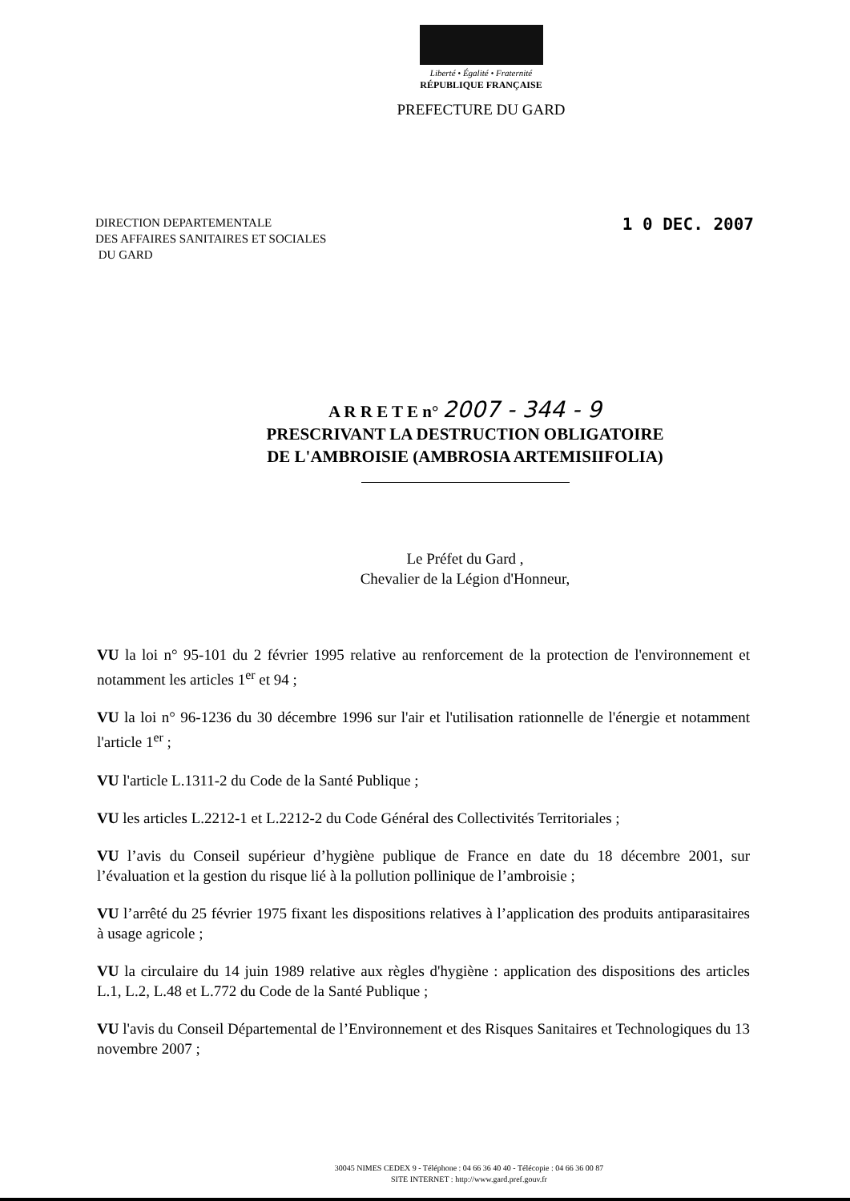Liberté • Égalité • Fraternité
RÉPUBLIQUE FRANÇAISE
PREFECTURE DU GARD
DIRECTION DEPARTEMENTALE
DES AFFAIRES SANITAIRES ET SOCIALES
DU GARD
1 0 DEC. 2007
A R R E T E n° 2007 - 344 - 9
PRESCRIVANT LA DESTRUCTION OBLIGATOIRE
DE L'AMBROISIE (AMBROSIA ARTEMISIIFOLIA)
Le Préfet du Gard ,
Chevalier de la Légion d'Honneur,
VU la loi n° 95-101 du 2 février 1995 relative au renforcement de la protection de l'environnement et notamment les articles 1<sup>er</sup> et 94 ;
VU la loi n° 96-1236 du 30 décembre 1996 sur l'air et l'utilisation rationnelle de l'énergie et notamment l'article 1<sup>er</sup> ;
VU l'article L.1311-2 du Code de la Santé Publique ;
VU les articles L.2212-1 et L.2212-2 du Code Général des Collectivités Territoriales ;
VU l’avis du Conseil supérieur d’hygiène publique de France en date du 18 décembre 2001, sur l’évaluation et la gestion du risque lié à la pollution pollinique de l’ambroisie ;
VU l’arrêté du 25 février 1975 fixant les dispositions relatives à l’application des produits antiparasitaires à usage agricole ;
VU la circulaire du 14 juin 1989 relative aux règles d'hygiène : application des dispositions des articles L.1, L.2, L.48 et L.772 du Code de la Santé Publique ;
VU l'avis du Conseil Départemental de l’Environnement et des Risques Sanitaires et Technologiques du 13 novembre 2007 ;
30045 NIMES CEDEX 9 - Téléphone : 04 66 36 40 40 - Télécopie : 04 66 36 00 87
SITE INTERNET : http://www.gard.pref.gouv.fr